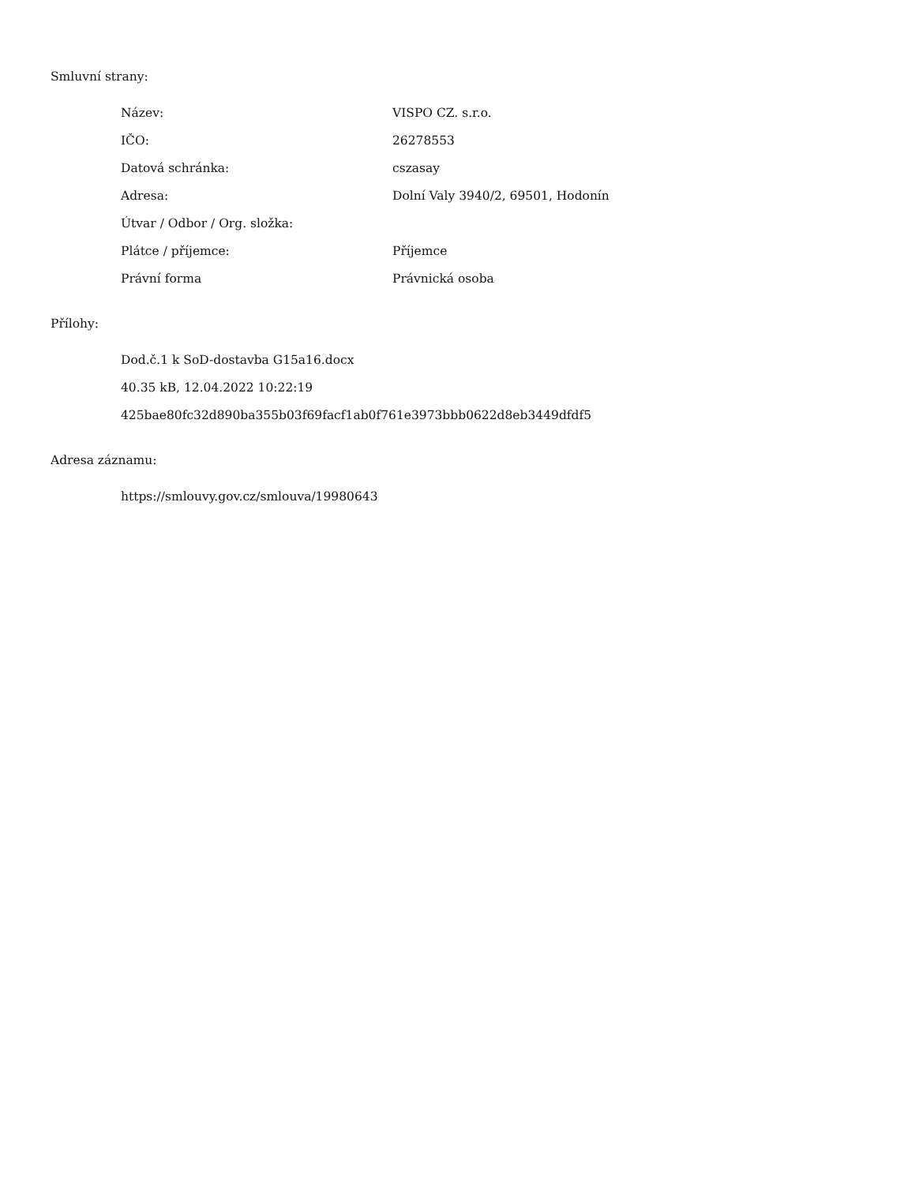Smluvní strany:
| Název: | VISPO CZ. s.r.o. |
| IČO: | 26278553 |
| Datová schránka: | cszasay |
| Adresa: | Dolní Valy 3940/2, 69501, Hodonín |
| Útvar / Odbor / Org. složka: | |
| Plátce / příjemce: | Příjemce |
| Právní forma | Právnická osoba |
Přílohy:
Dod.č.1 k SoD-dostavba G15a16.docx
40.35 kB, 12.04.2022 10:22:19
425bae80fc32d890ba355b03f69facf1ab0f761e3973bbb0622d8eb3449dfdf5
Adresa záznamu:
https://smlouvy.gov.cz/smlouva/19980643